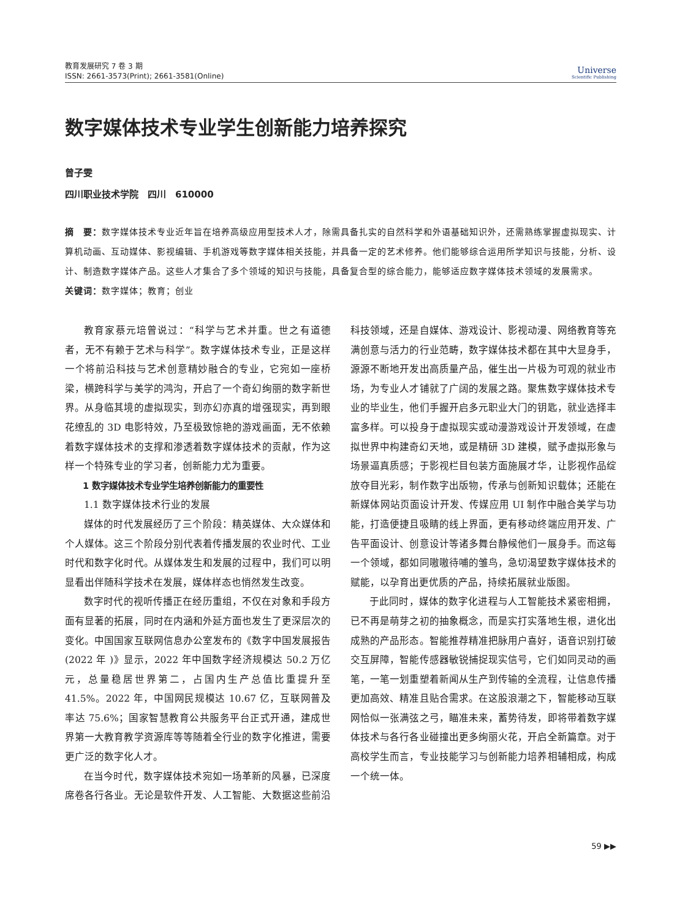教育发展研究 7 卷 3 期
ISSN: 2661-3573(Print); 2661-3581(Online)
Universe
Scientific Publishing
数字媒体技术专业学生创新能力培养探究
曾子雯
四川职业技术学院　四川　610000
摘　要：数字媒体技术专业近年旨在培养高级应用型技术人才，除需具备扎实的自然科学和外语基础知识外，还需熟练掌握虚拟现实、计算机动画、互动媒体、影视编辑、手机游戏等数字媒体相关技能，并具备一定的艺术修养。他们能够综合运用所学知识与技能，分析、设计、制造数字媒体产品。这些人才集合了多个领域的知识与技能，具备复合型的综合能力，能够适应数字媒体技术领域的发展需求。
关键词：数字媒体；教育；创业
教育家蔡元培曾说过：“科学与艺术并重。世之有道德者，无不有赖于艺术与科学”。数字媒体技术专业，正是这样一个将前沿科技与艺术创意精妙融合的专业，它宛如一座桥梁，横跨科学与美学的鸿沟，开启了一个奇幻绚丽的数字新世界。从身临其境的虚拟现实，到亦幻亦真的增强现实，再到眼花缭乱的 3D 电影特效，乃至极致惊艳的游戏画面，无不依赖着数字媒体技术的支撑和渗透着数字媒体技术的贡献，作为这样一个特殊专业的学习者，创新能力尤为重要。
1 数字媒体技术专业学生培养创新能力的重要性
1.1 数字媒体技术行业的发展
媒体的时代发展经历了三个阶段：精英媒体、大众媒体和个人媒体。这三个阶段分别代表着传播发展的农业时代、工业时代和数字化时代。从媒体发生和发展的过程中，我们可以明显看出伴随科学技术在发展，媒体样态也悄然发生改变。
数字时代的视听传播正在经历重组，不仅在对象和手段方面有显著的拓展，同时在内涵和外延方面也发生了更深层次的变化。中国国家互联网信息办公室发布的《数字中国发展报告 (2022 年 )》显示，2022 年中国数字经济规模达 50.2 万亿元，总量稳居世界第二，占国内生产总值比重提升至 41.5%。2022 年，中国网民规模达 10.67 亿，互联网普及率达 75.6%；国家智慧教育公共服务平台正式开通，建成世界第一大教育教学资源库等等随着全行业的数字化推进，需要更广泛的数字化人才。
在当今时代，数字媒体技术宛如一场革新的风暴，已深度席卷各行各业。无论是软件开发、人工智能、大数据这些前沿科技领域，还是自媒体、游戏设计、影视动漫、网络教育等充满创意与活力的行业范畴，数字媒体技术都在其中大显身手，源源不断地开发出高质量产品，催生出一片极为可观的就业市场，为专业人才铺就了广阔的发展之路。聚焦数字媒体技术专业的毕业生，他们手握开启多元职业大门的钥匙，就业选择丰富多样。可以投身于虚拟现实或动漫游戏设计开发领域，在虚拟世界中构建奇幻天地，或是精研 3D 建模，赋予虚拟形象与场景逼真质感；于影视栏目包装方面施展才华，让影视作品绽放夺目光彩，制作数字出版物，传承与创新知识载体；还能在新媒体网站页面设计开发、传媒应用 UI 制作中融合美学与功能，打造便捷且吸睛的线上界面，更有移动终端应用开发、广告平面设计、创意设计等诸多舞台静候他们一展身手。而这每一个领域，都如同嗷嗷待哺的雏鸟，急切渴望数字媒体技术的赋能，以孕育出更优质的产品，持续拓展就业版图。
于此同时，媒体的数字化进程与人工智能技术紧密相拥，已不再是萌芽之初的抽象概念，而是实打实落地生根，进化出成熟的产品形态。智能推荐精准把脉用户喜好，语音识别打破交互屏障，智能传感器敏锐捕捉现实信号，它们如同灵动的画笔，一笔一划重塑着新闻从生产到传输的全流程，让信息传播更加高效、精准且贴合需求。在这股浪潮之下，智能移动互联网恰似一张满弦之弓，瞄准未来，蓄势待发，即将带着数字媒体技术与各行各业碰撞出更多绚丽火花，开启全新篇章。对于高校学生而言，专业技能学习与创新能力培养相辅相成，构成一个统一体。
59 ▶▶